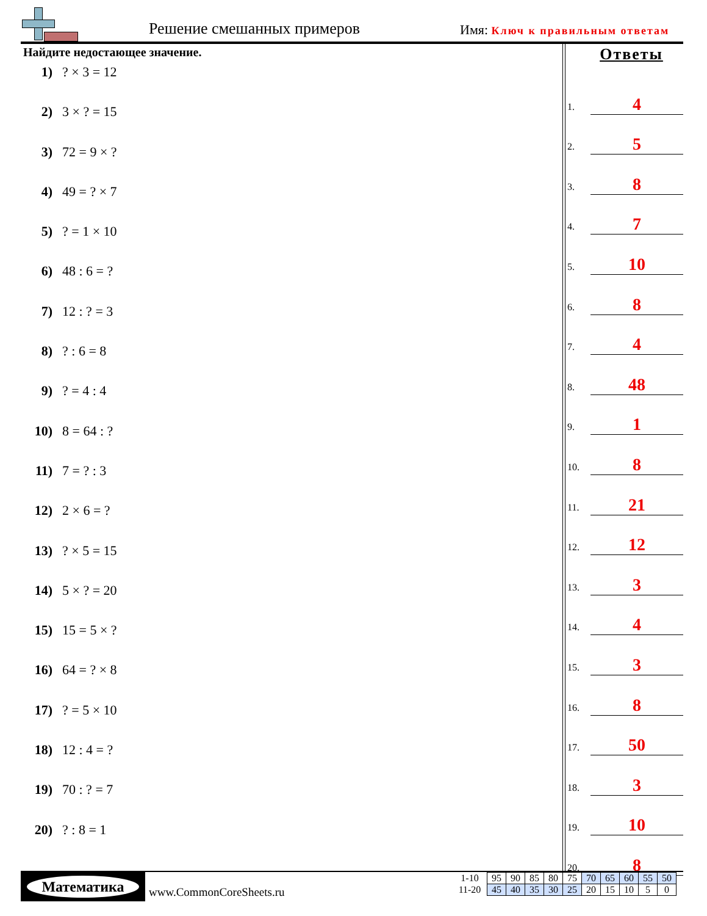Решение смешанных примеров Имя: Ключ к правильным ответам
Найдите недостающее значение.
1) ? × 3 = 12
2) 3 × ? = 15
3) 72 = 9 × ?
4) 49 = ? × 7
5) ? = 1 × 10
6) 48 : 6 = ?
7) 12 : ? = 3
8) ? : 6 = 8
9) ? = 4 : 4
10) 8 = 64 : ?
11) 7 = ? : 3
12) 2 × 6 = ?
13) ? × 5 = 15
14) 5 × ? = 20
15) 15 = 5 × ?
16) 64 = ? × 8
17) ? = 5 × 10
18) 12 : 4 = ?
19) 70 : ? = 7
20) ? : 8 = 1
Ответы
1.
4
2.
5
3.
8
4.
7
5.
10
6.
8
7.
4
8.
48
9.
1
10.
8
11.
21
12.
12
13.
3
14.
4
15.
3
16.
8
17.
50
18.
3
19.
10
20.
8
Математика
www.CommonCoreSheets.ru
| 1-10 | 95 | 90 | 85 | 80 | 75 | 70 | 65 | 60 | 55 | 50 |
| 11-20 | 45 | 40 | 35 | 30 | 25 | 20 | 15 | 10 | 5 | 0 |